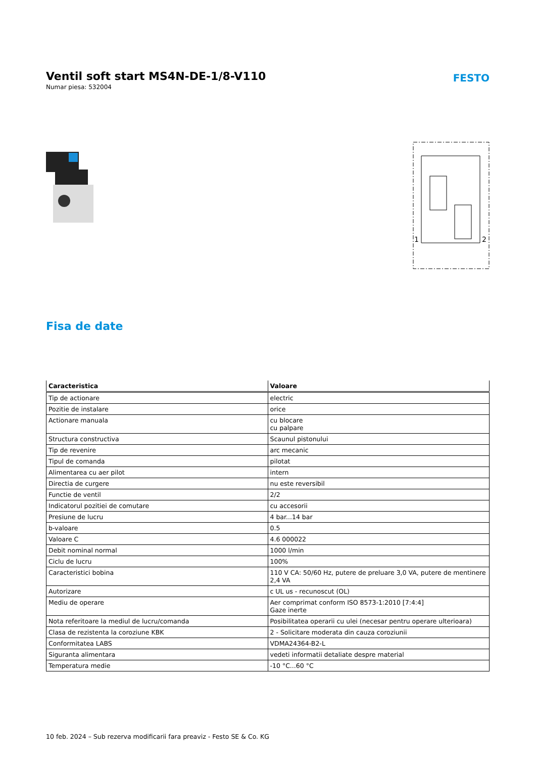Ventil soft start MS4N-DE-1/8-V110
Numar piesa: 532004
FESTO
1
2
Fisa de date
| Caracteristica | Valoare |
| --- | --- |
| Tip de actionare | electric |
| Pozitie de instalare | orice |
| Actionare manuala | cu blocare cu palpare |
| Structura constructiva | Scaunul pistonului |
| Tip de revenire | arc mecanic |
| Tipul de comanda | pilotat |
| Alimentarea cu aer pilot | intern |
| Directia de curgere | nu este reversibil |
| Functie de ventil | 2/2 |
| Indicatorul pozitiei de comutare | cu accesorii |
| Presiune de lucru | 4 bar...14 bar |
| b-valoare | 0.5 |
| Valoare C | 4.6 000022 |
| Debit nominal normal | 1000 l/min |
| Ciclu de lucru | 100% |
| Caracteristici bobina | 110 V CA: 50/60 Hz, putere de preluare 3,0 VA, putere de mentinere 2,4 VA |
| Autorizare | c UL us - recunoscut (OL) |
| Mediu de operare | Aer comprimat conform ISO 8573-1:2010 [7:4:4] Gaze inerte |
| Nota referitoare la mediul de lucru/comanda | Posibilitatea operarii cu ulei (necesar pentru operare ulterioara) |
| Clasa de rezistenta la coroziune KBK | 2 - Solicitare moderata din cauza coroziunii |
| Conformitatea LABS | VDMA24364-B2-L |
| Siguranta alimentara | vedeti informatii detaliate despre material |
| Temperatura medie | -10 °C...60 °C |
10 feb. 2024 – Sub rezerva modificarii fara preaviz - Festo SE & Co. KG